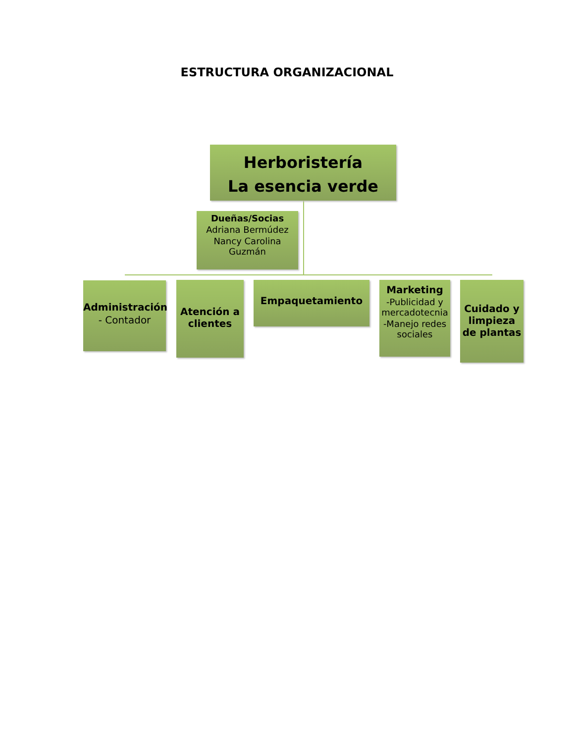ESTRUCTURA ORGANIZACIONAL
Herboristería
La esencia verde
Dueñas/Socias
Adriana Bermúdez
Nancy Carolina Guzmán
Administración
- Contador
Atención a clientes
Empaquetamiento
Marketing
-Publicidad y mercadotecnia
-Manejo redes sociales
Cuidado y limpieza de plantas